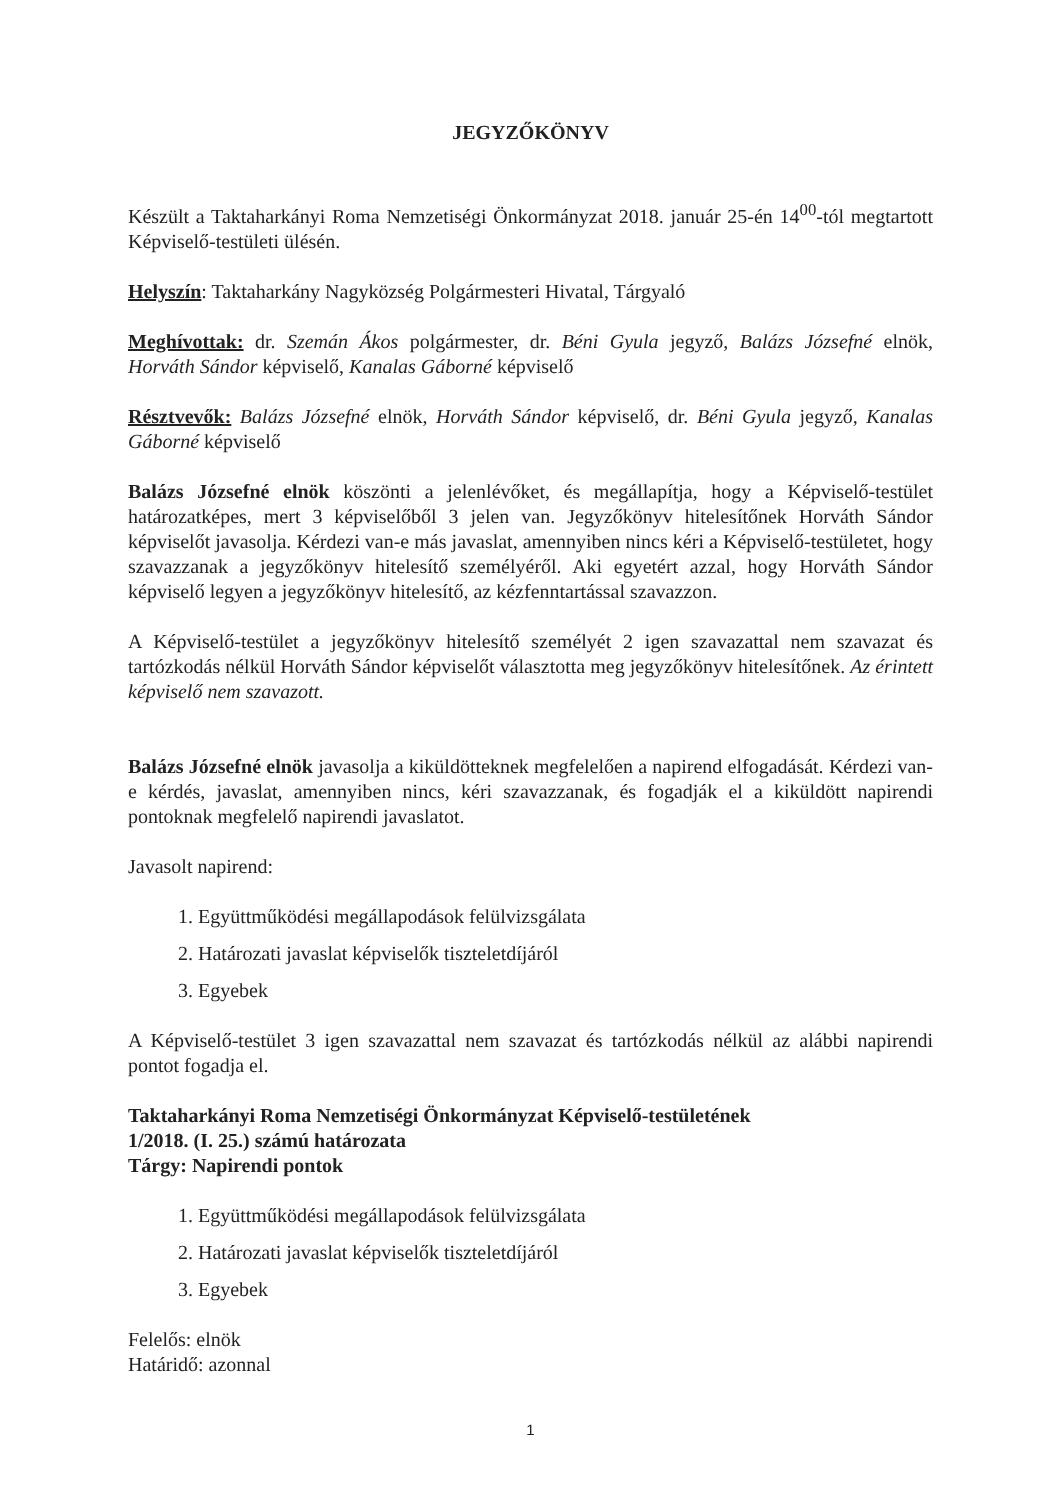JEGYZŐKÖNYV
Készült a Taktaharkányi Roma Nemzetiségi Önkormányzat 2018. január 25-én 14<sup>00</sup>-tól megtartott Képviselő-testületi ülésén.
Helyszín: Taktaharkány Nagyközség Polgármesteri Hivatal, Tárgyaló
Meghívottak: dr. Szemán Ákos polgármester, dr. Béni Gyula jegyző, Balázs Józsefné elnök, Horváth Sándor képviselő, Kanalas Gáborné képviselő
Résztvevők: Balázs Józsefné elnök, Horváth Sándor képviselő, dr. Béni Gyula jegyző, Kanalas Gáborné képviselő
Balázs Józsefné elnök köszönti a jelenlévőket, és megállapítja, hogy a Képviselő-testület határozatképes, mert 3 képviselőből 3 jelen van. Jegyzőkönyv hitelesítőnek Horváth Sándor képviselőt javasolja. Kérdezi van-e más javaslat, amennyiben nincs kéri a Képviselő-testületet, hogy szavazzanak a jegyzőkönyv hitelesítő személyéről. Aki egyetért azzal, hogy Horváth Sándor képviselő legyen a jegyzőkönyv hitelesítő, az kézfenntartással szavazzon.
A Képviselő-testület a jegyzőkönyv hitelesítő személyét 2 igen szavazattal nem szavazat és tartózkodás nélkül Horváth Sándor képviselőt választotta meg jegyzőkönyv hitelesítőnek. Az érintett képviselő nem szavazott.
Balázs Józsefné elnök javasolja a kiküldötteknek megfelelően a napirend elfogadását. Kérdezi van-e kérdés, javaslat, amennyiben nincs, kéri szavazzanak, és fogadják el a kiküldött napirendi pontoknak megfelelő napirendi javaslatot.
Javasolt napirend:
1. Együttműködési megállapodások felülvizsgálata
2. Határozati javaslat képviselők tiszteletdíjáról
3. Egyebek
A Képviselő-testület 3 igen szavazattal nem szavazat és tartózkodás nélkül az alábbi napirendi pontot fogadja el.
Taktaharkányi Roma Nemzetiségi Önkormányzat Képviselő-testületének
1/2018. (I. 25.) számú határozata
Tárgy: Napirendi pontok
1. Együttműködési megállapodások felülvizsgálata
2. Határozati javaslat képviselők tiszteletdíjáról
3. Egyebek
Felelős: elnök
Határidő: azonnal
1